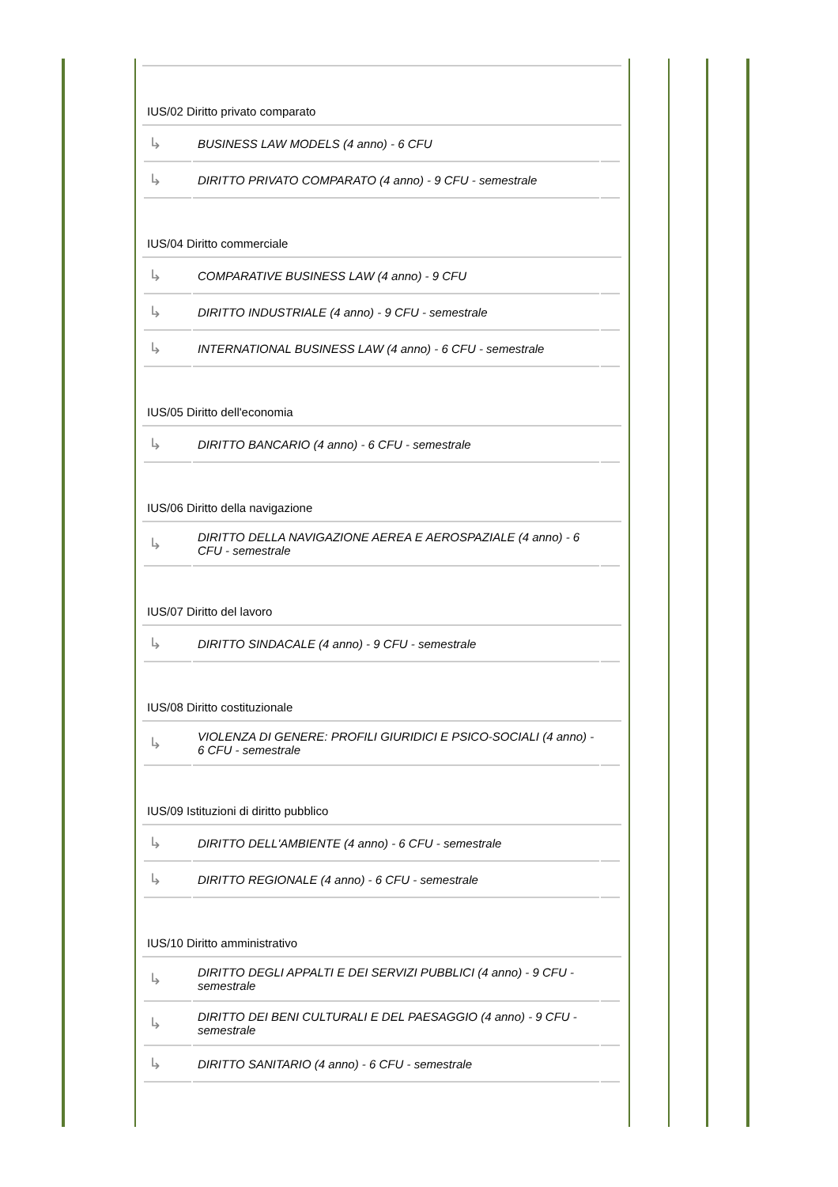IUS/02 Diritto privato comparato
| ↳ | BUSINESS LAW MODELS (4 anno) - 6 CFU | |
| ↳ | DIRITTO PRIVATO COMPARATO (4 anno) - 9 CFU - semestrale | |
IUS/04 Diritto commerciale
| ↳ | COMPARATIVE BUSINESS LAW (4 anno) - 9 CFU | |
| ↳ | DIRITTO INDUSTRIALE (4 anno) - 9 CFU - semestrale | |
| ↳ | INTERNATIONAL BUSINESS LAW (4 anno) - 6 CFU - semestrale | |
IUS/05 Diritto dell'economia
| ↳ | DIRITTO BANCARIO (4 anno) - 6 CFU - semestrale | |
IUS/06 Diritto della navigazione
| ↳ | DIRITTO DELLA NAVIGAZIONE AEREA E AEROSPAZIALE (4 anno) - 6 CFU - semestrale | |
IUS/07 Diritto del lavoro
| ↳ | DIRITTO SINDACALE (4 anno) - 9 CFU - semestrale | |
IUS/08 Diritto costituzionale
| ↳ | VIOLENZA DI GENERE: PROFILI GIURIDICI E PSICO-SOCIALI (4 anno) - 6 CFU - semestrale | |
IUS/09 Istituzioni di diritto pubblico
| ↳ | DIRITTO DELL'AMBIENTE (4 anno) - 6 CFU - semestrale | |
| ↳ | DIRITTO REGIONALE (4 anno) - 6 CFU - semestrale | |
IUS/10 Diritto amministrativo
| ↳ | DIRITTO DEGLI APPALTI E DEI SERVIZI PUBBLICI (4 anno) - 9 CFU - semestrale | |
| ↳ | DIRITTO DEI BENI CULTURALI E DEL PAESAGGIO (4 anno) - 9 CFU - semestrale | |
| ↳ | DIRITTO SANITARIO (4 anno) - 6 CFU - semestrale | |